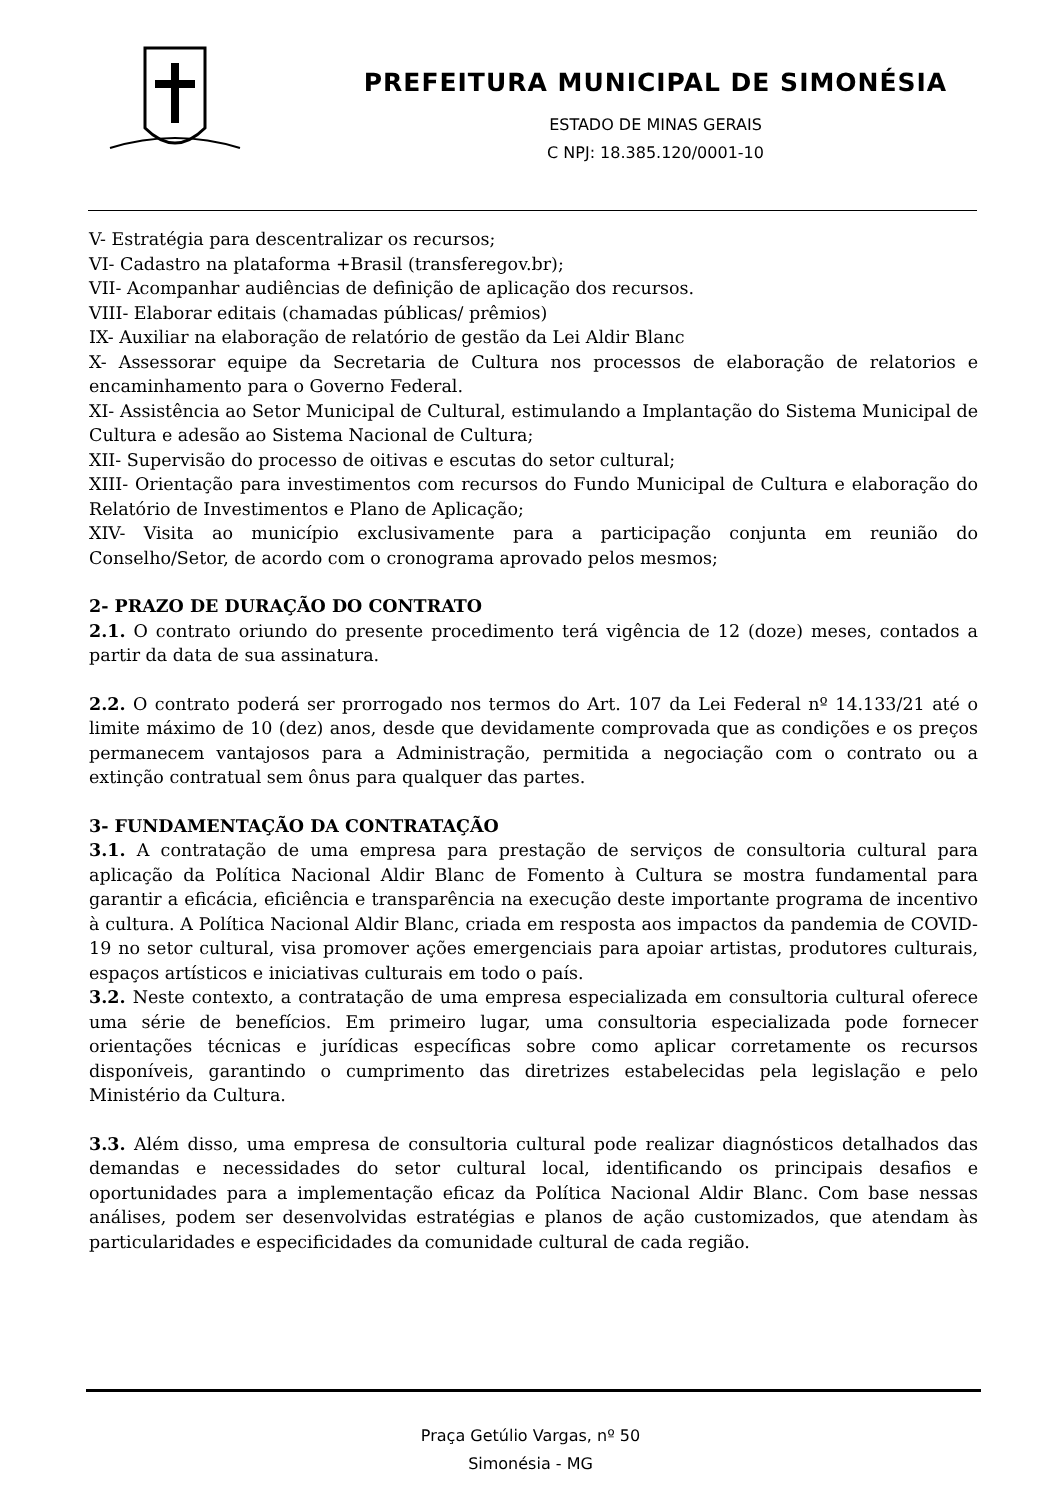PREFEITURA MUNICIPAL DE SIMONÉSIA
ESTADO DE MINAS GERAIS
C NPJ: 18.385.120/0001-10
V- Estratégia para descentralizar os recursos;
VI- Cadastro na plataforma +Brasil (transferegov.br);
VII- Acompanhar audiências de definição de aplicação dos recursos.
VIII- Elaborar editais (chamadas públicas/ prêmios)
IX- Auxiliar na elaboração de relatório de gestão da Lei Aldir Blanc
X- Assessorar equipe da Secretaria de Cultura nos processos de elaboração de relatorios e encaminhamento para o Governo Federal.
XI- Assistência ao Setor Municipal de Cultural, estimulando a Implantação do Sistema Municipal de Cultura e adesão ao Sistema Nacional de Cultura;
XII- Supervisão do processo de oitivas e escutas do setor cultural;
XIII- Orientação para investimentos com recursos do Fundo Municipal de Cultura e elaboração do Relatório de Investimentos e Plano de Aplicação;
XIV- Visita ao município exclusivamente para a participação conjunta em reunião do Conselho/Setor, de acordo com o cronograma aprovado pelos mesmos;
2- PRAZO DE DURAÇÃO DO CONTRATO
2.1. O contrato oriundo do presente procedimento terá vigência de 12 (doze) meses, contados a partir da data de sua assinatura.
2.2. O contrato poderá ser prorrogado nos termos do Art. 107 da Lei Federal nº 14.133/21 até o limite máximo de 10 (dez) anos, desde que devidamente comprovada que as condições e os preços permanecem vantajosos para a Administração, permitida a negociação com o contrato ou a extinção contratual sem ônus para qualquer das partes.
3- FUNDAMENTAÇÃO DA CONTRATAÇÃO
3.1. A contratação de uma empresa para prestação de serviços de consultoria cultural para aplicação da Política Nacional Aldir Blanc de Fomento à Cultura se mostra fundamental para garantir a eficácia, eficiência e transparência na execução deste importante programa de incentivo à cultura. A Política Nacional Aldir Blanc, criada em resposta aos impactos da pandemia de COVID-19 no setor cultural, visa promover ações emergenciais para apoiar artistas, produtores culturais, espaços artísticos e iniciativas culturais em todo o país.
3.2. Neste contexto, a contratação de uma empresa especializada em consultoria cultural oferece uma série de benefícios. Em primeiro lugar, uma consultoria especializada pode fornecer orientações técnicas e jurídicas específicas sobre como aplicar corretamente os recursos disponíveis, garantindo o cumprimento das diretrizes estabelecidas pela legislação e pelo Ministério da Cultura.
3.3. Além disso, uma empresa de consultoria cultural pode realizar diagnósticos detalhados das demandas e necessidades do setor cultural local, identificando os principais desafios e oportunidades para a implementação eficaz da Política Nacional Aldir Blanc. Com base nessas análises, podem ser desenvolvidas estratégias e planos de ação customizados, que atendam às particularidades e especificidades da comunidade cultural de cada região.
Praça Getúlio Vargas, nº 50
Simonésia - MG